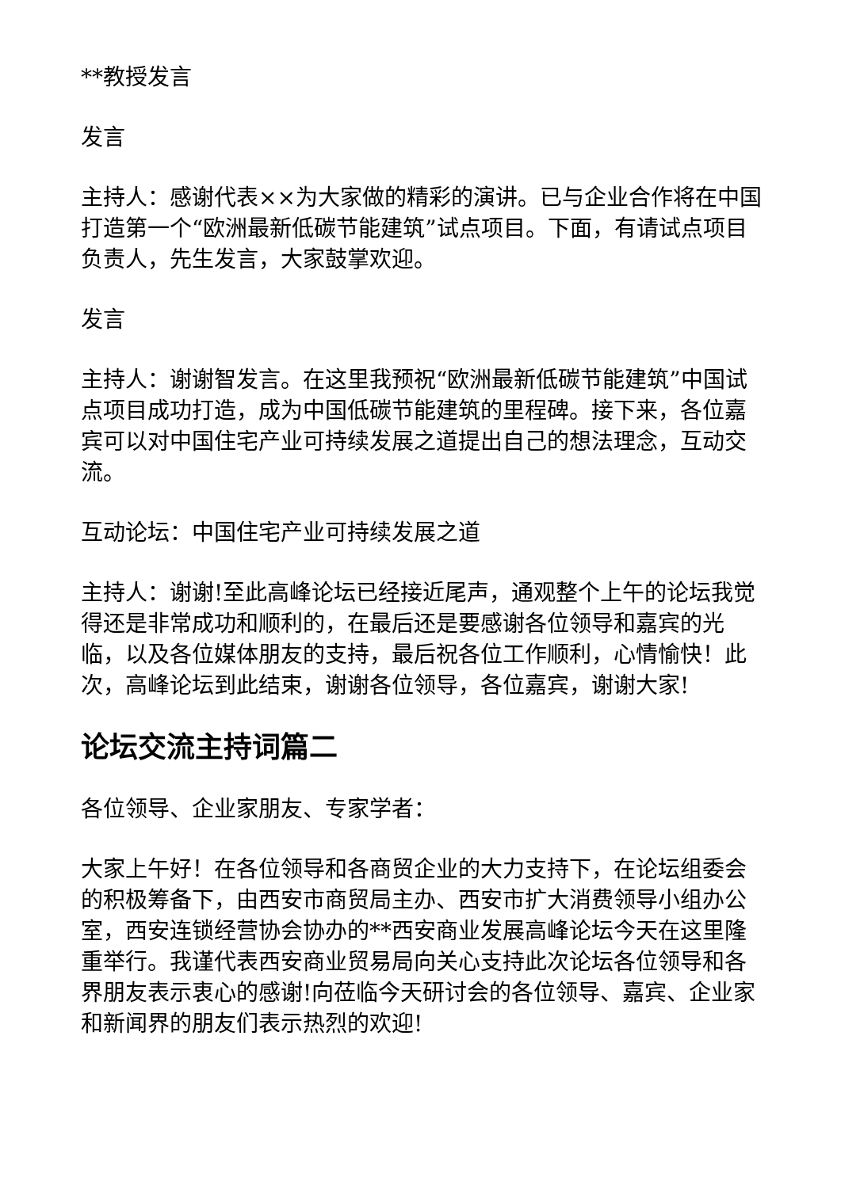**教授发言
发言
主持人：感谢代表××为大家做的精彩的演讲。已与企业合作将在中国打造第一个“欧洲最新低碳节能建筑”试点项目。下面，有请试点项目负责人，先生发言，大家鼓掌欢迎。
发言
主持人：谢谢智发言。在这里我预祝“欧洲最新低碳节能建筑”中国试点项目成功打造，成为中国低碳节能建筑的里程碑。接下来，各位嘉宾可以对中国住宅产业可持续发展之道提出自己的想法理念，互动交流。
互动论坛：中国住宅产业可持续发展之道
主持人：谢谢!至此高峰论坛已经接近尾声，通观整个上午的论坛我觉得还是非常成功和顺利的，在最后还是要感谢各位领导和嘉宾的光临，以及各位媒体朋友的支持，最后祝各位工作顺利，心情愉快！此次，高峰论坛到此结束，谢谢各位领导，各位嘉宾，谢谢大家!
论坛交流主持词篇二
各位领导、企业家朋友、专家学者：
大家上午好！在各位领导和各商贸企业的大力支持下，在论坛组委会的积极筹备下，由西安市商贸局主办、西安市扩大消费领导小组办公室，西安连锁经营协会协办的**西安商业发展高峰论坛今天在这里隆重举行。我谨代表西安商业贸易局向关心支持此次论坛各位领导和各界朋友表示衷心的感谢!向莅临今天研讨会的各位领导、嘉宾、企业家和新闻界的朋友们表示热烈的欢迎!